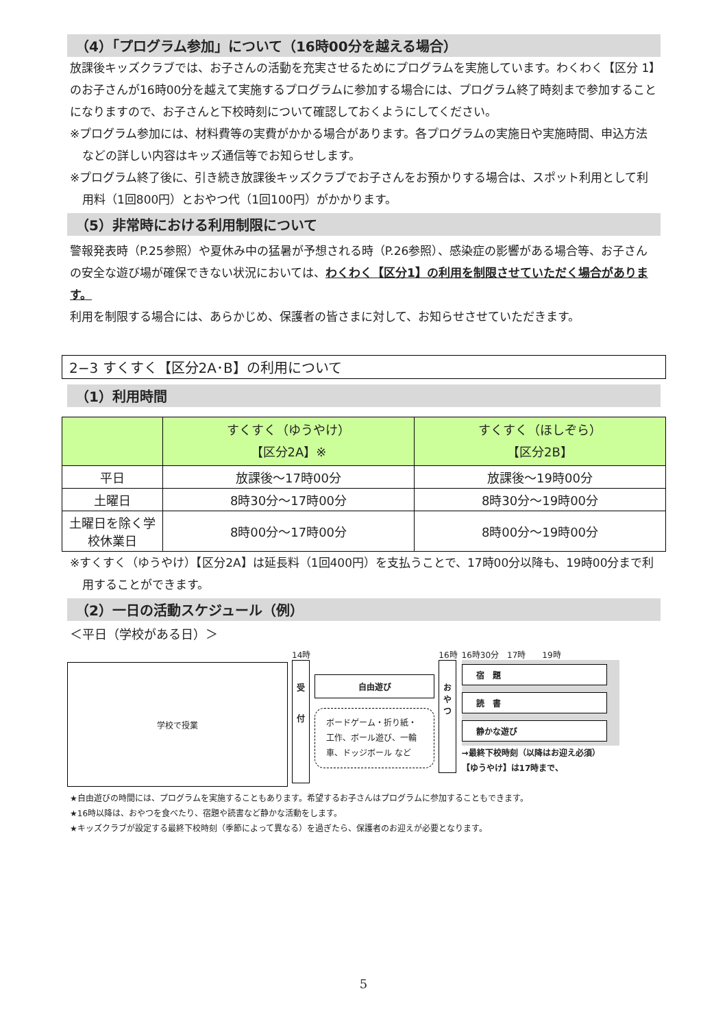（4）「プログラム参加」について（16時00分を越える場合）
放課後キッズクラブでは、お子さんの活動を充実させるためにプログラムを実施しています。わくわく【区分 1】のお子さんが16時00分を越えて実施するプログラムに参加する場合には、プログラム終了時刻まで参加することになりますので、お子さんと下校時刻について確認しておくようにしてください。
※プログラム参加には、材料費等の実費がかかる場合があります。各プログラムの実施日や実施時間、申込方法などの詳しい内容はキッズ通信等でお知らせします。
※プログラム終了後に、引き続き放課後キッズクラブでお子さんをお預かりする場合は、スポット利用として利用料（1回800円）とおやつ代（1回100円）がかかります。
（5）非常時における利用制限について
警報発表時（P.25参照）や夏休み中の猛暑が予想される時（P.26参照）、感染症の影響がある場合等、お子さんの安全な遊び場が確保できない状況においては、わくわく【区分1】の利用を制限させていただく場合があります。
利用を制限する場合には、あらかじめ、保護者の皆さまに対して、お知らせさせていただきます。
2−3 すくすく【区分2A･B】の利用について
（1）利用時間
| | すくすく（ゆうやけ） 【区分2A】※ | すくすく（ほしぞら） 【区分2B】 |
| --- | --- | --- |
| 平日 | 放課後～17時00分 | 放課後～19時00分 |
| 土曜日 | 8時30分～17時00分 | 8時30分～19時00分 |
| 土曜日を除く学校休業日 | 8時00分～17時00分 | 8時00分～19時00分 |
※すくすく（ゆうやけ）【区分2A】は延長料（1回400円）を支払うことで、17時00分以降も、19時00分まで利用することができます。
（2）一日の活動スケジュール（例）
＜平日（学校がある日）＞
学校で授業
14時
受
付
自由遊び
ボードゲーム・折り紙・工作、ボール遊び、一輪車、ドッジボール など
16時
お
や
つ
16時30分　17時　　19時
宿　題
読　書
静かな遊び
→最終下校時刻（以降はお迎え必須）
【ゆうやけ】は17時まで、
★自由遊びの時間には、プログラムを実施することもあります。希望するお子さんはプログラムに参加することもできます。
★16時以降は、おやつを食べたり、宿題や読書など静かな活動をします。
★キッズクラブが設定する最終下校時刻（季節によって異なる）を過ぎたら、保護者のお迎えが必要となります。
5